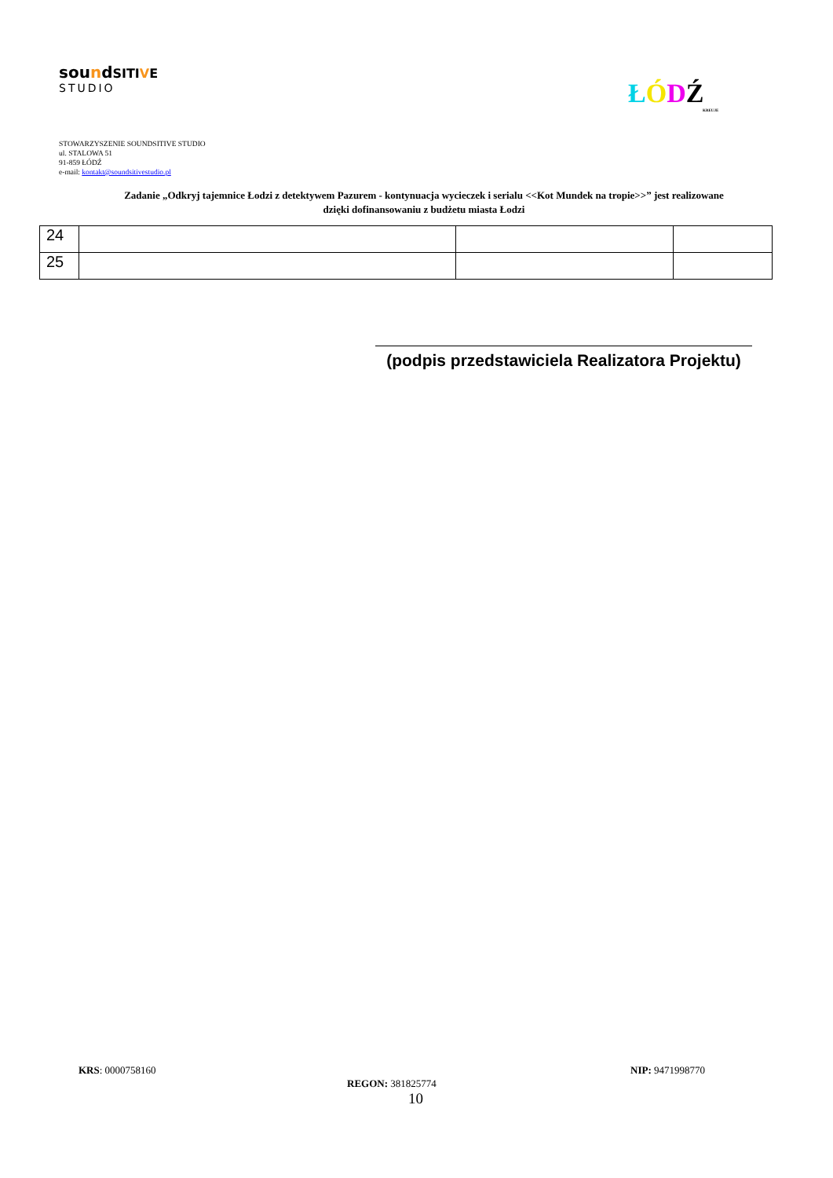soundSITIVE
STUDIO
ŁÓDŹ
KREUJE
STOWARZYSZENIE SOUNDSITIVE STUDIO
ul. STALOWA 51
91-859 ŁÓDŹ
e-mail: kontakt@soundsitivestudio.pl
Zadanie „Odkryj tajemnice Łodzi z detektywem Pazurem - kontynuacja wycieczek i serialu <<Kot Mundek na tropie>>” jest realizowane dzięki dofinansowaniu z budżetu miasta Łodzi
| 24 | | | |
| 25 | | | |
(podpis przedstawiciela Realizatora Projektu)
KRS: 0000758160
REGON: 381825774
NIP: 9471998770
10